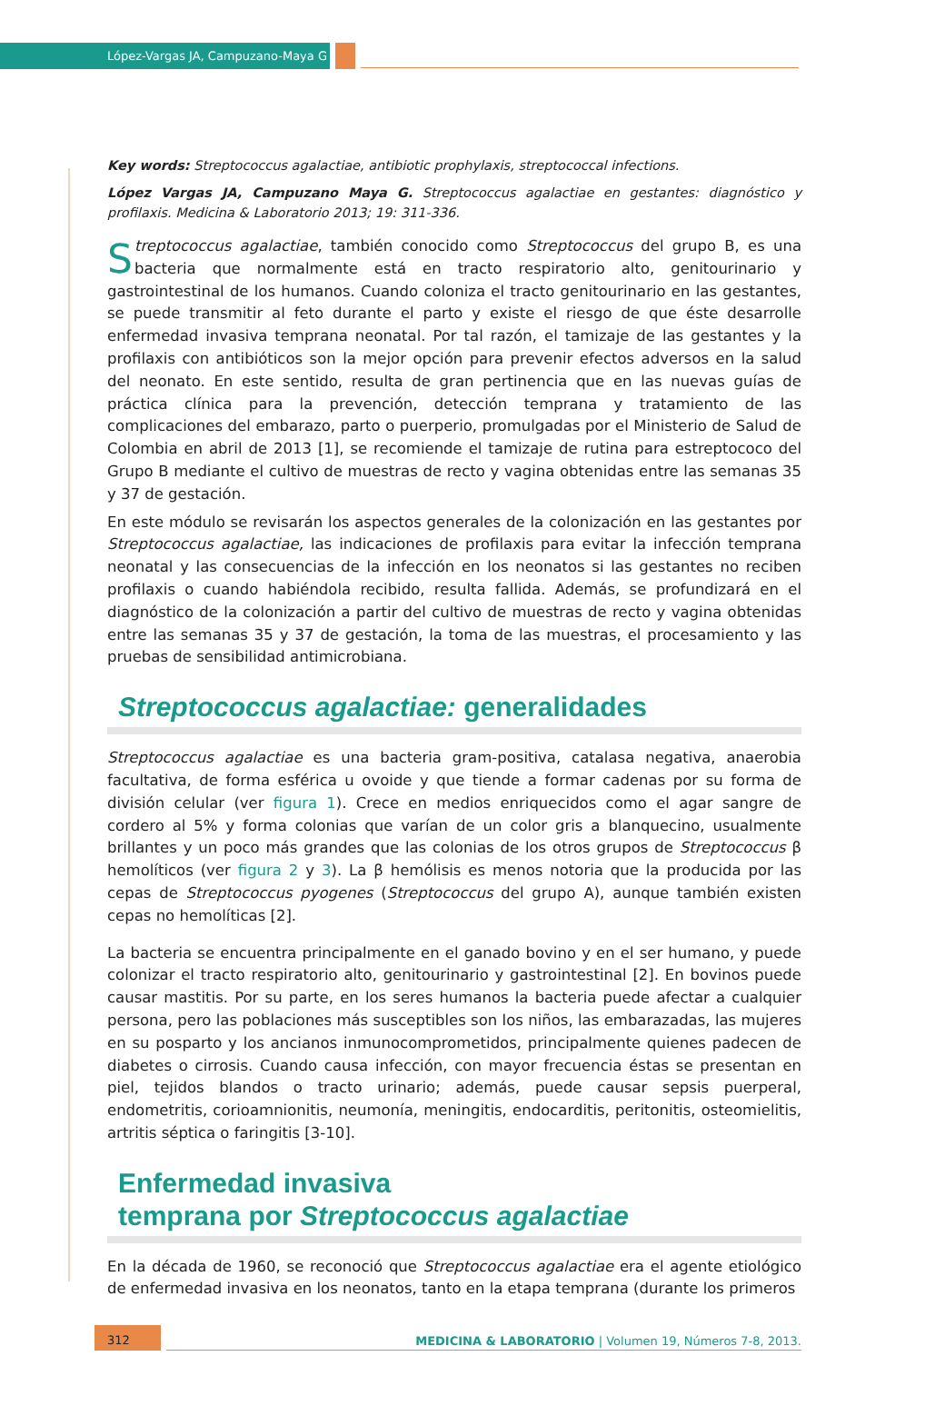López-Vargas JA, Campuzano-Maya G
Key words: Streptococcus agalactiae, antibiotic prophylaxis, streptococcal infections.
López Vargas JA, Campuzano Maya G. Streptococcus agalactiae en gestantes: diagnóstico y profilaxis. Medicina & Laboratorio 2013; 19: 311-336.
Streptococcus agalactiae, también conocido como Streptococcus del grupo B, es una bacteria que normalmente está en tracto respiratorio alto, genitourinario y gastrointestinal de los humanos. Cuando coloniza el tracto genitourinario en las gestantes, se puede transmitir al feto durante el parto y existe el riesgo de que éste desarrolle enfermedad invasiva temprana neonatal. Por tal razón, el tamizaje de las gestantes y la profilaxis con antibióticos son la mejor opción para prevenir efectos adversos en la salud del neonato. En este sentido, resulta de gran pertinencia que en las nuevas guías de práctica clínica para la prevención, detección temprana y tratamiento de las complicaciones del embarazo, parto o puerperio, promulgadas por el Ministerio de Salud de Colombia en abril de 2013 [1], se recomiende el tamizaje de rutina para estreptococo del Grupo B mediante el cultivo de muestras de recto y vagina obtenidas entre las semanas 35 y 37 de gestación.
En este módulo se revisarán los aspectos generales de la colonización en las gestantes por Streptococcus agalactiae, las indicaciones de profilaxis para evitar la infección temprana neonatal y las consecuencias de la infección en los neonatos si las gestantes no reciben profilaxis o cuando habiéndola recibido, resulta fallida. Además, se profundizará en el diagnóstico de la colonización a partir del cultivo de muestras de recto y vagina obtenidas entre las semanas 35 y 37 de gestación, la toma de las muestras, el procesamiento y las pruebas de sensibilidad antimicrobiana.
Streptococcus agalactiae: generalidades
Streptococcus agalactiae es una bacteria gram-positiva, catalasa negativa, anaerobia facultativa, de forma esférica u ovoide y que tiende a formar cadenas por su forma de división celular (ver figura 1). Crece en medios enriquecidos como el agar sangre de cordero al 5% y forma colonias que varían de un color gris a blanquecino, usualmente brillantes y un poco más grandes que las colonias de los otros grupos de Streptococcus β hemolíticos (ver figura 2 y 3). La β hemólisis es menos notoria que la producida por las cepas de Streptococcus pyogenes (Streptococcus del grupo A), aunque también existen cepas no hemolíticas [2].
La bacteria se encuentra principalmente en el ganado bovino y en el ser humano, y puede colonizar el tracto respiratorio alto, genitourinario y gastrointestinal [2]. En bovinos puede causar mastitis. Por su parte, en los seres humanos la bacteria puede afectar a cualquier persona, pero las poblaciones más susceptibles son los niños, las embarazadas, las mujeres en su posparto y los ancianos inmunocomprometidos, principalmente quienes padecen de diabetes o cirrosis. Cuando causa infección, con mayor frecuencia éstas se presentan en piel, tejidos blandos o tracto urinario; además, puede causar sepsis puerperal, endometritis, corioamnionitis, neumonía, meningitis, endocarditis, peritonitis, osteomielitis, artritis séptica o faringitis [3-10].
Enfermedad invasiva
temprana por Streptococcus agalactiae
En la década de 1960, se reconoció que Streptococcus agalactiae era el agente etiológico de enfermedad invasiva en los neonatos, tanto en la etapa temprana (durante los primeros
312
MEDICINA & LABORATORIO | Volumen 19, Números 7-8, 2013.